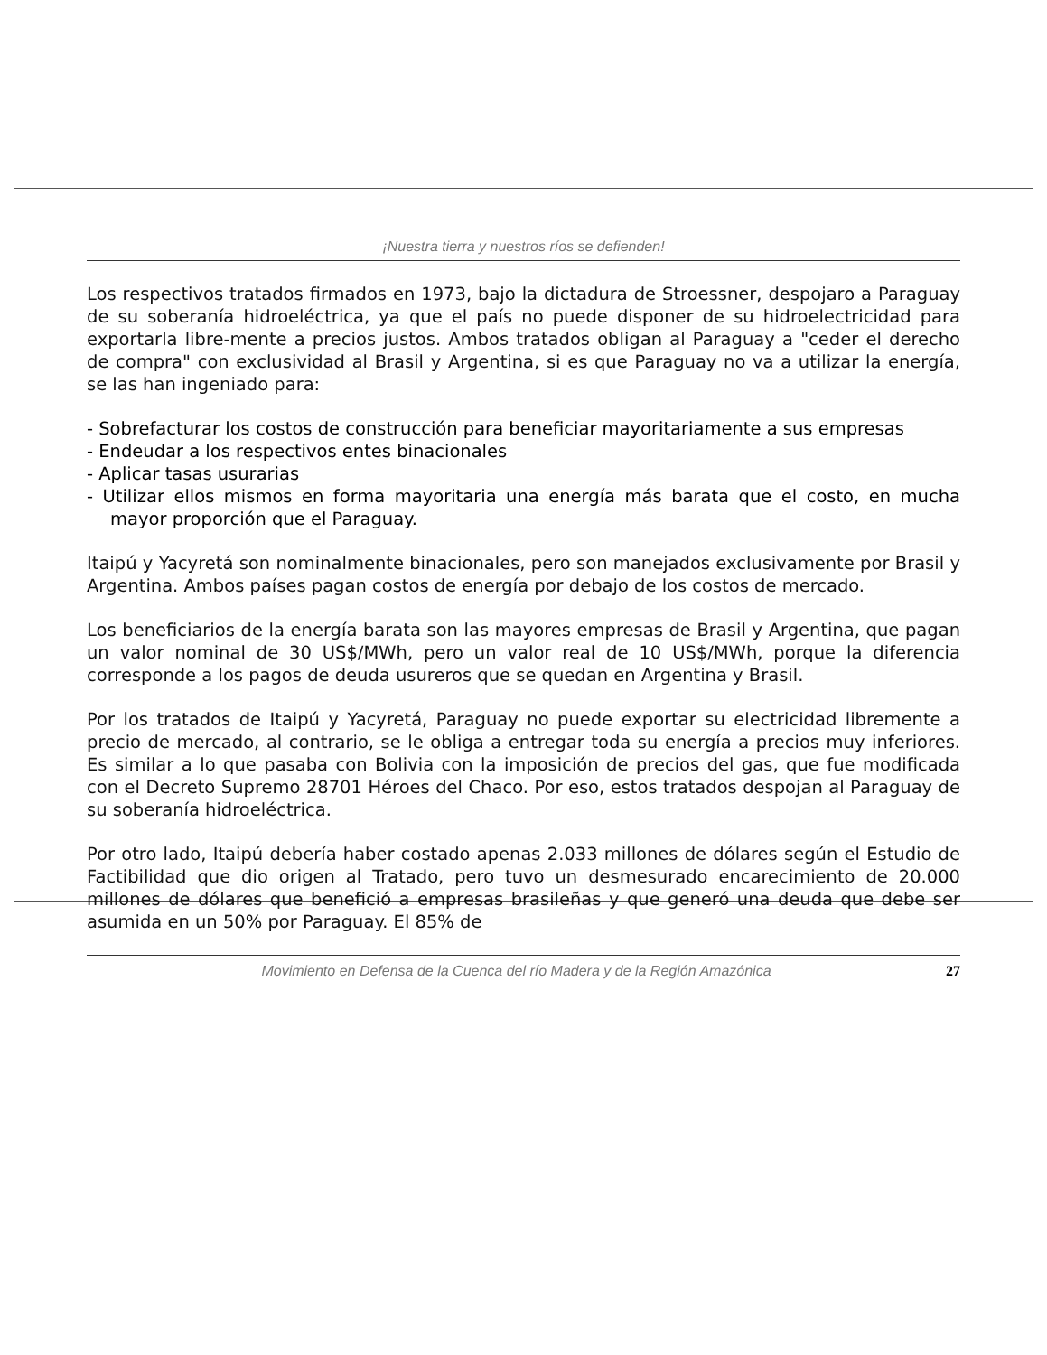¡Nuestra tierra y nuestros ríos se defienden!
Los respectivos tratados firmados en 1973, bajo la dictadura de Stroessner, despojaro a Paraguay de su soberanía hidroeléctrica, ya que el país no puede disponer de su hidroelectricidad para exportarla libre-mente a precios justos. Ambos tratados obligan al Paraguay a "ceder el derecho de compra" con exclusividad al Brasil y Argentina, si es que Paraguay no va a utilizar la energía, se las han ingeniado para:
- Sobrefacturar los costos de construcción para beneficiar mayoritariamente a sus empresas
- Endeudar a los respectivos entes binacionales
- Aplicar tasas usurarias
- Utilizar ellos mismos en forma mayoritaria una energía más barata que el costo, en mucha mayor proporción que el Paraguay.
Itaipú y Yacyretá son nominalmente binacionales, pero son manejados exclusivamente por Brasil y Argentina. Ambos países pagan costos de energía por debajo de los costos de mercado.
Los beneficiarios de la energía barata son las mayores empresas de Brasil y Argentina, que pagan un valor nominal de 30 US$/MWh, pero un valor real de 10 US$/MWh, porque la diferencia corresponde a los pagos de deuda usureros que se quedan en Argentina y Brasil.
Por los tratados de Itaipú y Yacyretá, Paraguay no puede exportar su electricidad libremente a precio de mercado, al contrario, se le obliga a entregar toda su energía a precios muy inferiores. Es similar a lo que pasaba con Bolivia con la imposición de precios del gas, que fue modificada con el Decreto Supremo 28701 Héroes del Chaco. Por eso, estos tratados despojan al Paraguay de su soberanía hidroeléctrica.
Por otro lado, Itaipú debería haber costado apenas 2.033 millones de dólares según el Estudio de Factibilidad que dio origen al Tratado, pero tuvo un desmesurado encarecimiento de 20.000 millones de dólares que benefició a empresas brasileñas y que generó una deuda que debe ser asumida en un 50% por Paraguay. El 85% de
Movimiento en Defensa de la Cuenca del río Madera y de la Región Amazónica 27